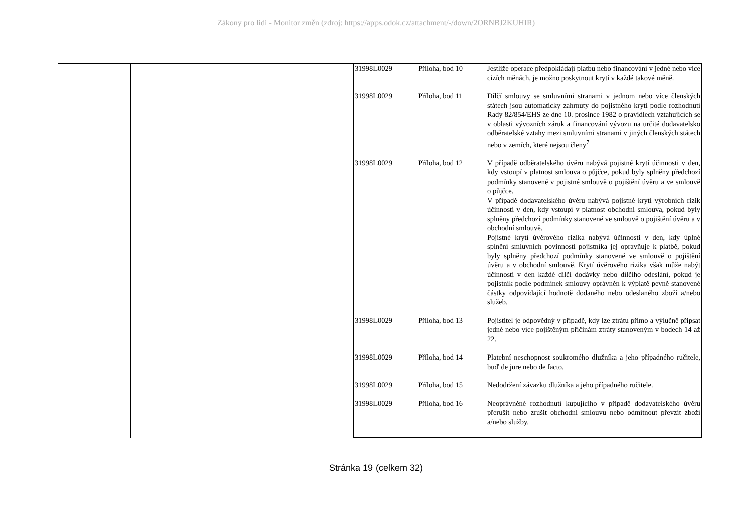Zákony pro lidi - Monitor změn (zdroj: https://apps.odok.cz/attachment/-/down/2ORNBJ2KUHIR)
| | | 31998L0029 | Příloha, bod 10 | Jestliže operace předpokládají platbu nebo financování v jedné nebo více cizích měnách, je možno poskytnout krytí v každé takové měně. |
| | | 31998L0029 | Příloha, bod 11 | Dílčí smlouvy se smluvními stranami v jednom nebo více členských státech jsou automaticky zahrnuty do pojistného krytí podle rozhodnutí Rady 82/854/EHS ze dne 10. prosince 1982 o pravidlech vztahujících se v oblasti vývozních záruk a financování vývozu na určité dodavatelsko odběratelské vztahy mezi smluvními stranami v jiných členských státech nebo v zemích, které nejsou členy<sup>7</sup> |
| | | 31998L0029 | Příloha, bod 12 | V případě odběratelského úvěru nabývá pojistné krytí účinnosti v den, kdy vstoupí v platnost smlouva o půjčce, pokud byly splněny předchozí podmínky stanovené v pojistné smlouvě o pojištění úvěru a ve smlouvě o půjčce. V případě dodavatelského úvěru nabývá pojistné krytí výrobních rizik účinnosti v den, kdy vstoupí v platnost obchodní smlouva, pokud byly splněny předchozí podmínky stanovené ve smlouvě o pojištění úvěru a v obchodní smlouvě. Pojistné krytí úvěrového rizika nabývá účinnosti v den, kdy úplné splnění smluvních povinností pojistníka jej opravňuje k platbě, pokud byly splněny předchozí podmínky stanovené ve smlouvě o pojištění úvěru a v obchodní smlouvě. Krytí úvěrového rizika však může nabýt účinnosti v den každé dílčí dodávky nebo dílčího odeslání, pokud je pojistník podle podmínek smlouvy oprávněn k výplatě pevně stanovené částky odpovídající hodnotě dodaného nebo odeslaného zboží a/nebo služeb. |
| | | 31998L0029 | Příloha, bod 13 | Pojistitel je odpovědný v případě, kdy lze ztrátu přímo a výlučně připsat jedné nebo více pojištěným příčinám ztráty stanoveným v bodech 14 až 22. |
| | | 31998L0029 | Příloha, bod 14 | Platební neschopnost soukromého dlužníka a jeho případného ručitele, buď de jure nebo de facto. |
| | | 31998L0029 | Příloha, bod 15 | Nedodržení závazku dlužníka a jeho případného ručitele. |
| | | 31998L0029 | Příloha, bod 16 | Neoprávněné rozhodnutí kupujícího v případě dodavatelského úvěru přerušit nebo zrušit obchodní smlouvu nebo odmítnout převzít zboží a/nebo služby. |
Stránka 19 (celkem 32)